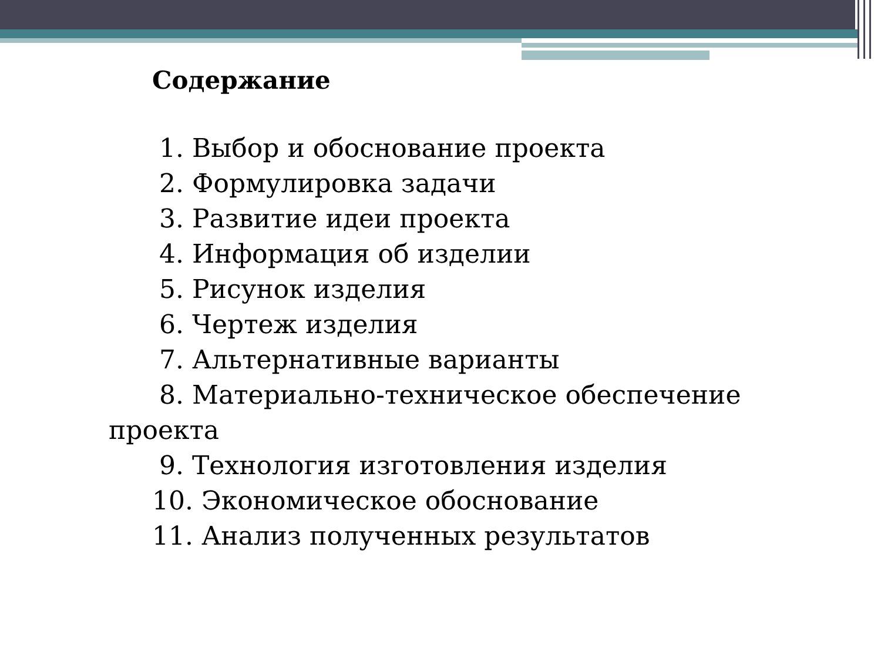Содержание
1. Выбор и обоснование проекта
2. Формулировка задачи
3. Развитие идеи проекта
4. Информация об изделии
5. Рисунок изделия
6. Чертеж изделия
7. Альтернативные варианты
8. Материально-техническое обеспечение
проекта
9. Технология изготовления изделия
10. Экономическое обоснование
11. Анализ полученных результатов